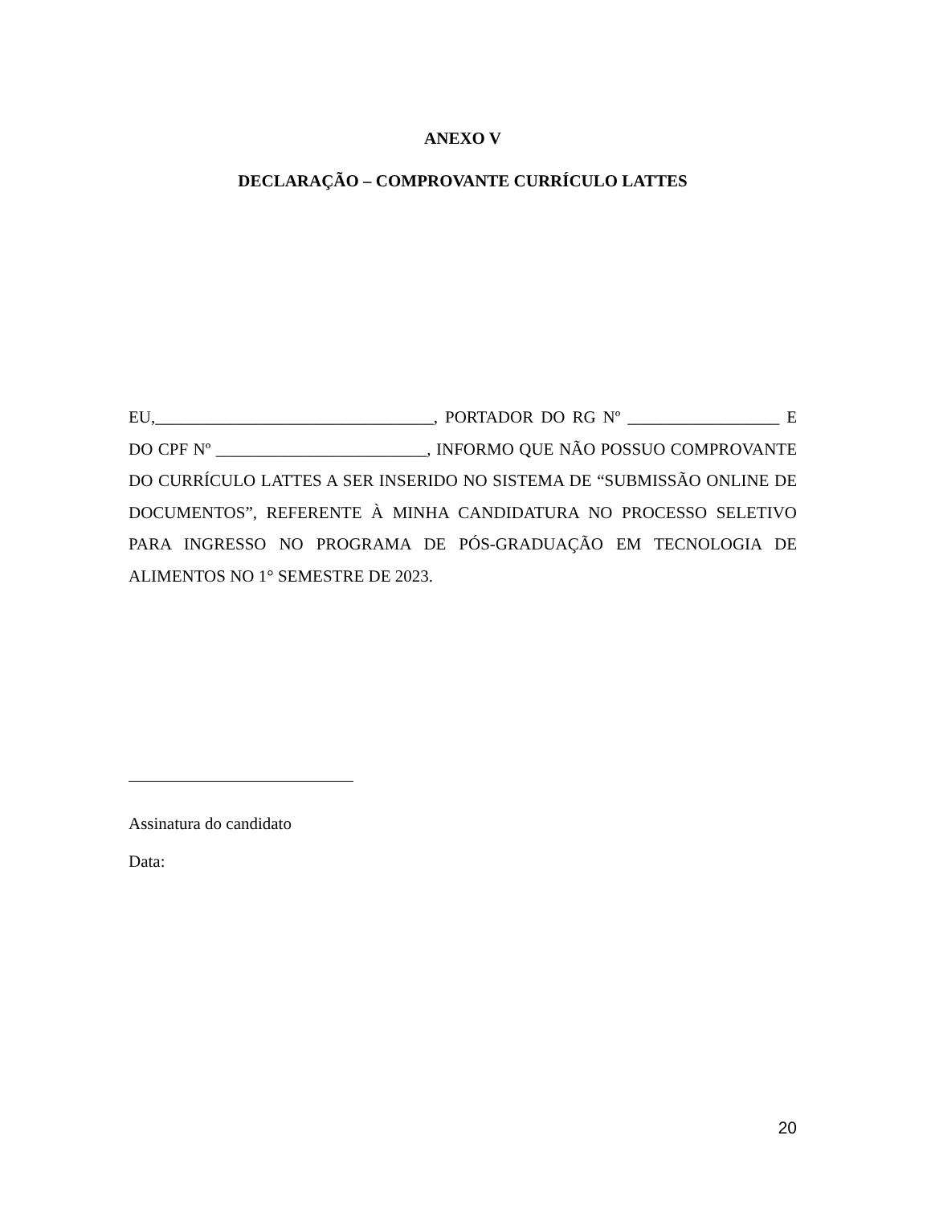ANEXO V
DECLARAÇÃO – COMPROVANTE CURRÍCULO LATTES
EU,_________________________________, PORTADOR DO RG Nº __________________ E DO CPF Nº _________________________, INFORMO QUE NÃO POSSUO COMPROVANTE DO CURRÍCULO LATTES A SER INSERIDO NO SISTEMA DE “SUBMISSÃO ONLINE DE DOCUMENTOS”, REFERENTE À MINHA CANDIDATURA NO PROCESSO SELETIVO PARA INGRESSO NO PROGRAMA DE PÓS-GRADUAÇÃO EM TECNOLOGIA DE ALIMENTOS NO 1° SEMESTRE DE 2023.
Assinatura do candidato
Data:
20